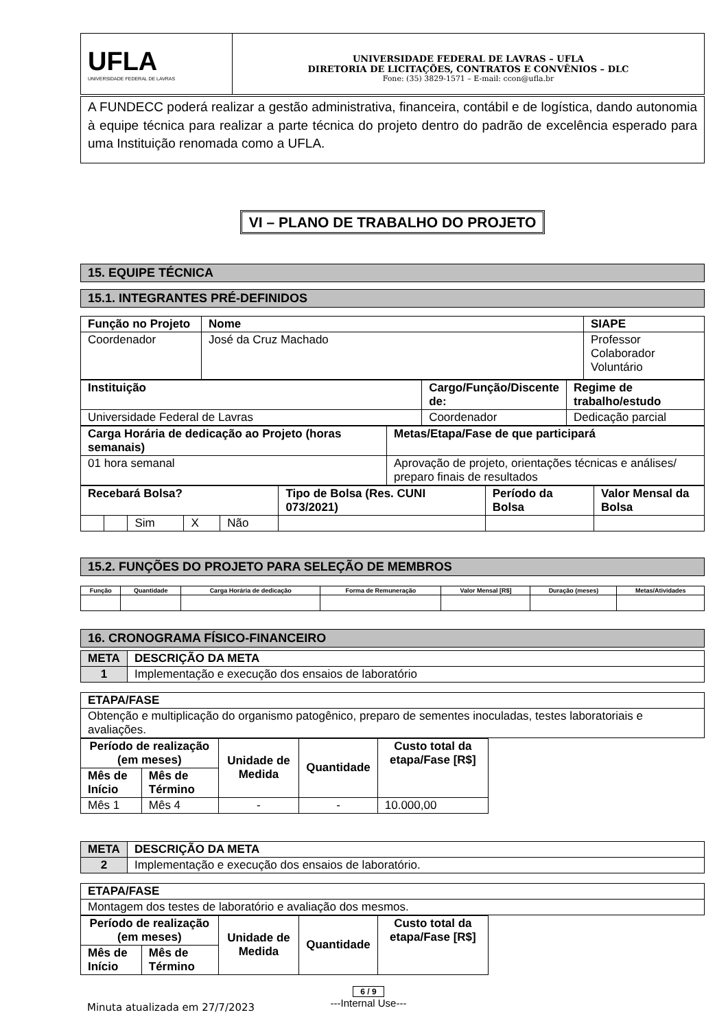| UFLA UNIVERSIDADE FEDERAL DE LAVRAS | UNIVERSIDADE FEDERAL DE LAVRAS – UFLA DIRETORIA DE LICITAÇÕES, CONTRATOS E CONVÊNIOS – DLC Fone: (35) 3829-1571 – E-mail: ccon@ufla.br |
A FUNDECC poderá realizar a gestão administrativa, financeira, contábil e de logística, dando autonomia à equipe técnica para realizar a parte técnica do projeto dentro do padrão de excelência esperado para uma Instituição renomada como a UFLA.
VI – PLANO DE TRABALHO DO PROJETO
15. EQUIPE TÉCNICA
15.1. INTEGRANTES PRÉ-DEFINIDOS
| Função no Projeto | Nome | SIAPE |
| Coordenador | José da Cruz Machado | Professor Colaborador Voluntário |
| Instituição | Cargo/Função/Discente de: | Regime de trabalho/estudo |
| Universidade Federal de Lavras | Coordenador | Dedicação parcial |
| Carga Horária de dedicação ao Projeto (horas semanais) | Metas/Etapa/Fase de que participará |
| 01 hora semanal | Aprovação de projeto, orientações técnicas e análises/ preparo finais de resultados |
| Recebará Bolsa? | | | | | Tipo de Bolsa (Res. CUNI 073/2021) | Período da Bolsa | Valor Mensal da Bolsa |
| | | Sim | X | Não | | | |
15.2. FUNÇÕES DO PROJETO PARA SELEÇÃO DE MEMBROS
| Função | Quantidade | Carga Horária de dedicação | Forma de Remuneração | Valor Mensal [R$] | Duração (meses) | Metas/Atividades |
| --- | --- | --- | --- | --- | --- | --- |
16. CRONOGRAMA FÍSICO-FINANCEIRO
| META | DESCRIÇÃO DA META |
| 1 | Implementação e execução dos ensaios de laboratório |
| ETAPA/FASE |
| Obtenção e multiplicação do organismo patogênico, preparo de sementes inoculadas, testes laboratoriais e avaliações. |
| Período de realização (em meses) | | Unidade de Medida | Quantidade | Custo total da etapa/Fase [R$] |
| Mês de Início | Mês de Término | | | |
| Mês 1 | Mês 4 | - | - | 10.000,00 |
| META | DESCRIÇÃO DA META |
| 2 | Implementação e execução dos ensaios de laboratório. |
| ETAPA/FASE |
| Montagem dos testes de laboratório e avaliação dos mesmos. |
| Período de realização (em meses) | | Unidade de Medida | Quantidade | Custo total da etapa/Fase [R$] |
| Mês de Início | Mês de Término | | | |
Minuta atualizada em 27/7/2023
6 / 9
---Internal Use---